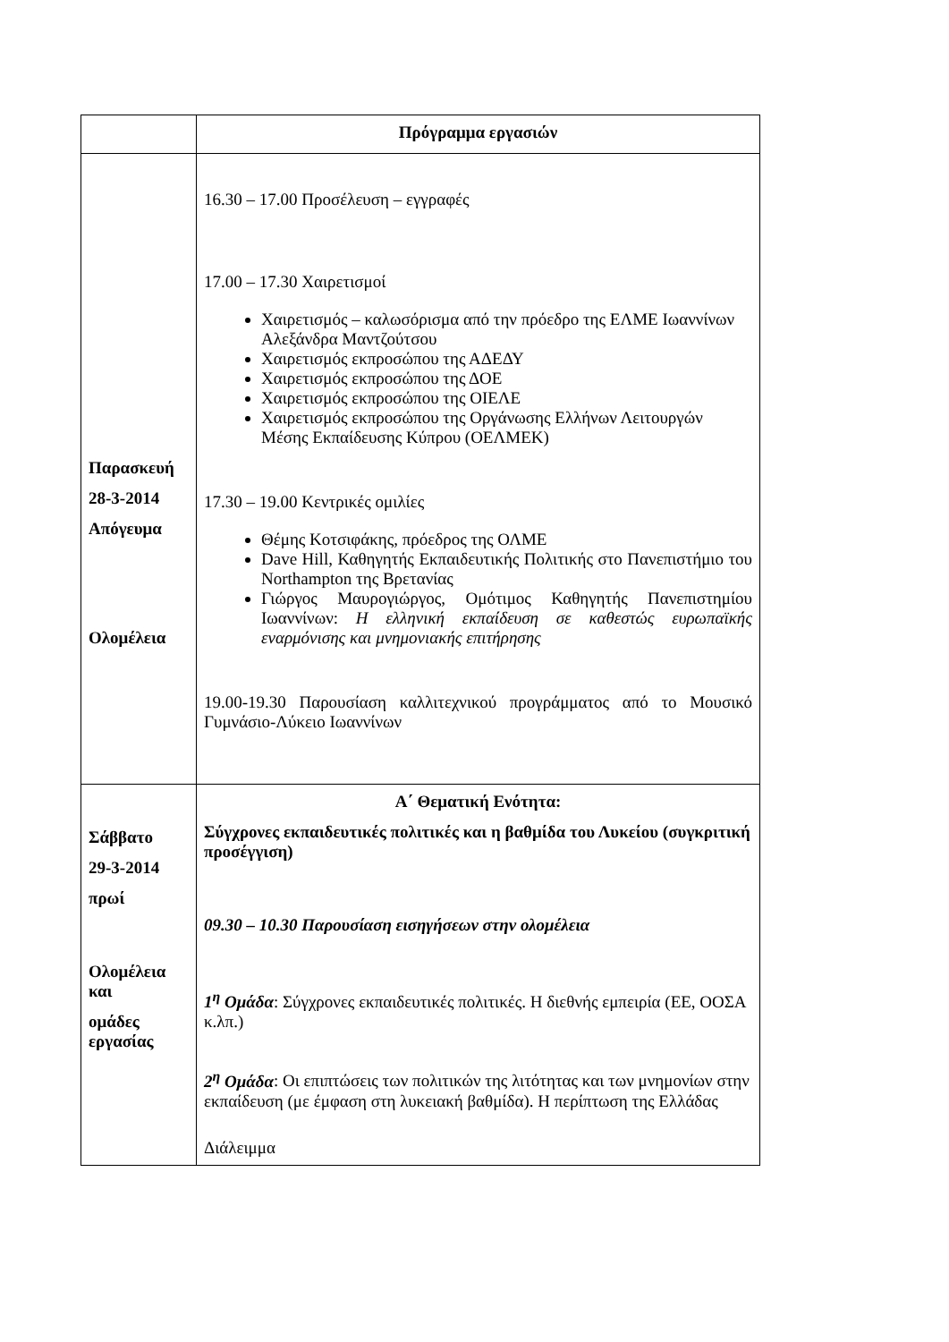| | Πρόγραμμα εργασιών |
| Παρασκευή 28-3-2014 Απόγευμα Ολομέλεια | 16.30 – 17.00 Προσέλευση – εγγραφές 17.00 – 17.30 Χαιρετισμοί Χαιρετισμός – καλωσόρισμα από την πρόεδρο της ΕΛΜΕ Ιωαννίνων Αλεξάνδρα Μαντζούτσου Χαιρετισμός εκπροσώπου της ΑΔΕΔΥ Χαιρετισμός εκπροσώπου της ΔΟΕ Χαιρετισμός εκπροσώπου της ΟΙΕΛΕ Χαιρετισμός εκπροσώπου της Οργάνωσης Ελλήνων Λειτουργών Μέσης Εκπαίδευσης Κύπρου (ΟΕΛΜΕΚ) 17.30 – 19.00 Κεντρικές ομιλίες Θέμης Κοτσιφάκης, πρόεδρος της ΟΛΜΕ Dave Hill, Καθηγητής Εκπαιδευτικής Πολιτικής στο Πανεπιστήμιο του Northampton της Βρετανίας Γιώργος Μαυρογιώργος, Ομότιμος Καθηγητής Πανεπιστημίου Ιωαννίνων: Η ελληνική εκπαίδευση σε καθεστώς ευρωπαϊκής εναρμόνισης και μνημονιακής επιτήρησης 19.00-19.30 Παρουσίαση καλλιτεχνικού προγράμματος από το Μουσικό Γυμνάσιο-Λύκειο Ιωαννίνων |
| Σάββατο 29-3-2014 πρωί Ολομέλεια και ομάδες εργασίας | Α΄ Θεματική Ενότητα: Σύγχρονες εκπαιδευτικές πολιτικές και η βαθμίδα του Λυκείου (συγκριτική προσέγγιση) 09.30 – 10.30 Παρουσίαση εισηγήσεων στην ολομέλεια 1<sup>η</sup> Ομάδα : Σύγχρονες εκπαιδευτικές πολιτικές. Η διεθνής εμπειρία (ΕΕ, ΟΟΣΑ κ.λπ.) 2<sup>η</sup> Ομάδα : Οι επιπτώσεις των πολιτικών της λιτότητας και των μνημονίων στην εκπαίδευση (με έμφαση στη λυκειακή βαθμίδα). Η περίπτωση της Ελλάδας Διάλειμμα |